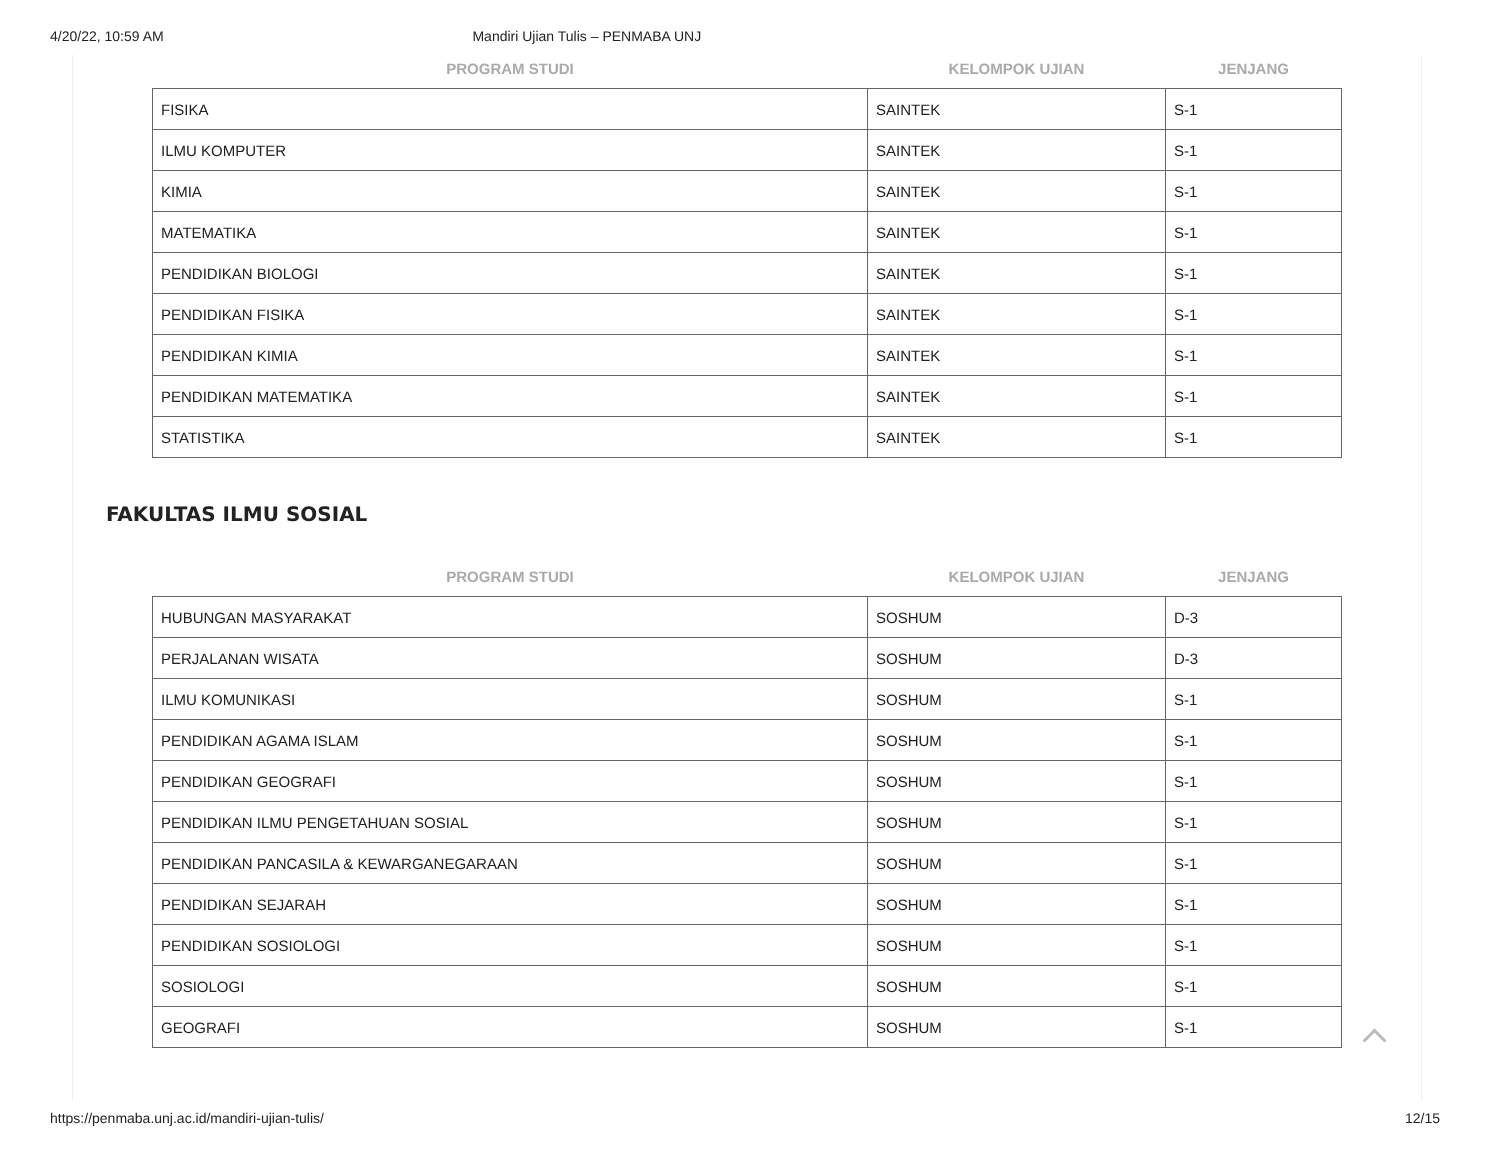4/20/22, 10:59 AM Mandiri Ujian Tulis – PENMABA UNJ
| PROGRAM STUDI | KELOMPOK UJIAN | JENJANG |
| --- | --- | --- |
| FISIKA | SAINTEK | S-1 |
| ILMU KOMPUTER | SAINTEK | S-1 |
| KIMIA | SAINTEK | S-1 |
| MATEMATIKA | SAINTEK | S-1 |
| PENDIDIKAN BIOLOGI | SAINTEK | S-1 |
| PENDIDIKAN FISIKA | SAINTEK | S-1 |
| PENDIDIKAN KIMIA | SAINTEK | S-1 |
| PENDIDIKAN MATEMATIKA | SAINTEK | S-1 |
| STATISTIKA | SAINTEK | S-1 |
FAKULTAS ILMU SOSIAL
| PROGRAM STUDI | KELOMPOK UJIAN | JENJANG |
| --- | --- | --- |
| HUBUNGAN MASYARAKAT | SOSHUM | D-3 |
| PERJALANAN WISATA | SOSHUM | D-3 |
| ILMU KOMUNIKASI | SOSHUM | S-1 |
| PENDIDIKAN AGAMA ISLAM | SOSHUM | S-1 |
| PENDIDIKAN GEOGRAFI | SOSHUM | S-1 |
| PENDIDIKAN ILMU PENGETAHUAN SOSIAL | SOSHUM | S-1 |
| PENDIDIKAN PANCASILA & KEWARGANEGARAAN | SOSHUM | S-1 |
| PENDIDIKAN SEJARAH | SOSHUM | S-1 |
| PENDIDIKAN SOSIOLOGI | SOSHUM | S-1 |
| SOSIOLOGI | SOSHUM | S-1 |
| GEOGRAFI | SOSHUM | S-1 |
https://penmaba.unj.ac.id/mandiri-ujian-tulis/ 12/15